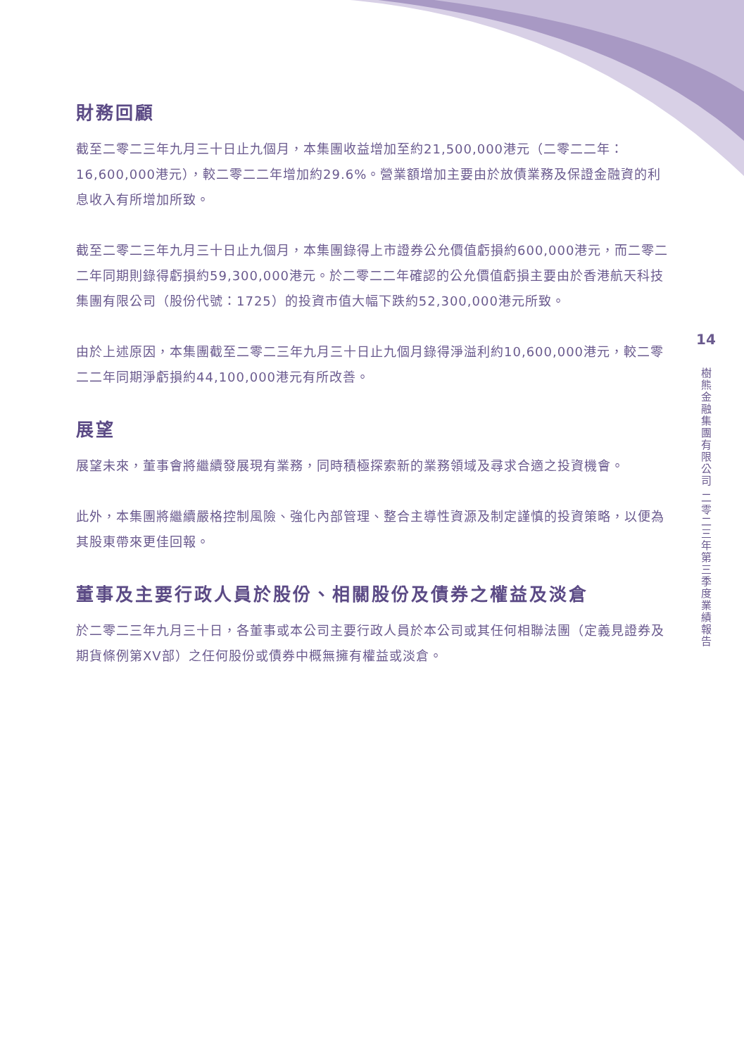財務回顧
截至二零二三年九月三十日止九個月，本集團收益增加至約21,500,000港元（二零二二年：16,600,000港元），較二零二二年增加約29.6%。營業額增加主要由於放債業務及保證金融資的利息收入有所增加所致。
截至二零二三年九月三十日止九個月，本集團錄得上市證券公允價值虧損約600,000港元，而二零二二年同期則錄得虧損約59,300,000港元。於二零二二年確認的公允價值虧損主要由於香港航天科技集團有限公司（股份代號：1725）的投資市值大幅下跌約52,300,000港元所致。
由於上述原因，本集團截至二零二三年九月三十日止九個月錄得淨溢利約10,600,000港元，較二零二二年同期淨虧損約44,100,000港元有所改善。
展望
展望未來，董事會將繼續發展現有業務，同時積極探索新的業務領域及尋求合適之投資機會。
此外，本集團將繼續嚴格控制風險、強化內部管理、整合主導性資源及制定謹慎的投資策略，以便為其股東帶來更佳回報。
董事及主要行政人員於股份、相關股份及債券之權益及淡倉
於二零二三年九月三十日，各董事或本公司主要行政人員於本公司或其任何相聯法團（定義見證券及期貨條例第XV部）之任何股份或債券中概無擁有權益或淡倉。
14
樹熊金融集團有限公司 二零二三年第三季度業績報告